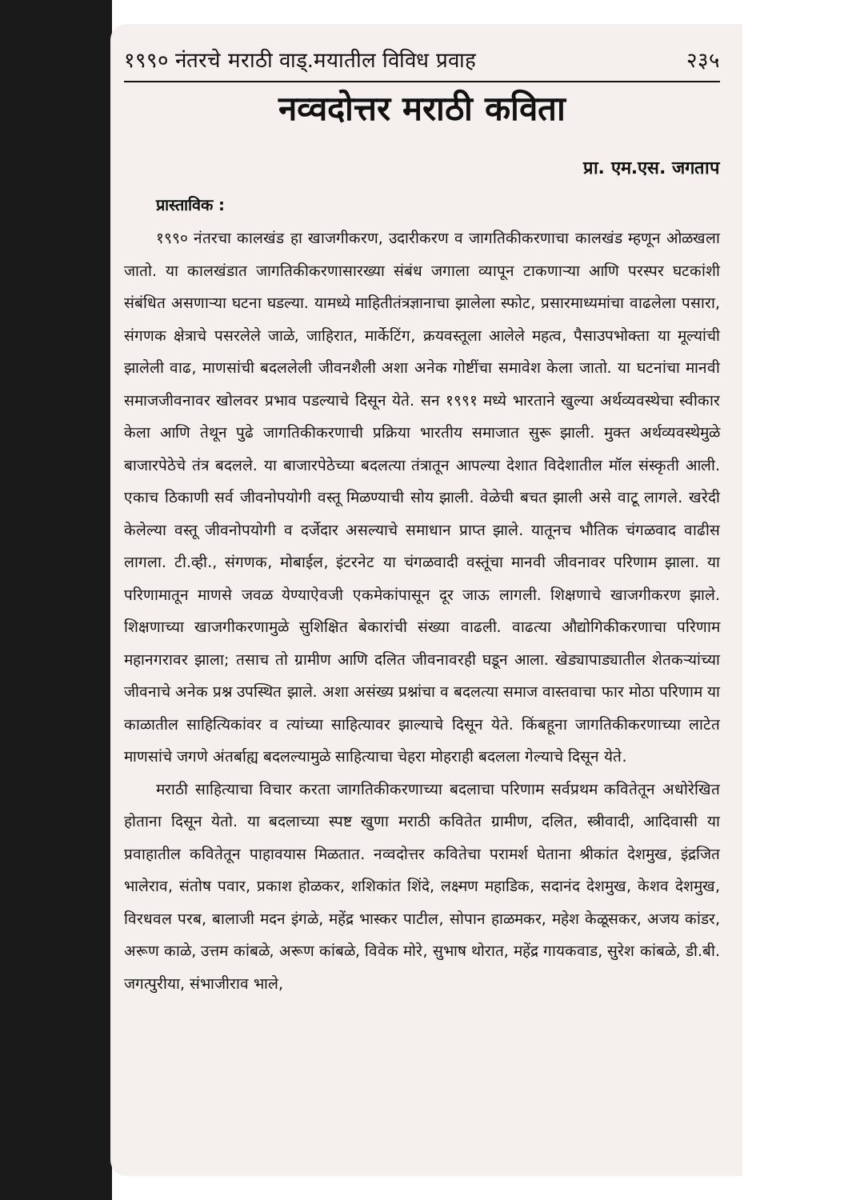१९९० नंतरचे मराठी वाड्.मयातील विविध प्रवाह २३५
नव्वदोत्तर मराठी कविता
प्रा. एम.एस. जगताप
प्रास्ताविक :
१९९० नंतरचा कालखंड हा खाजगीकरण, उदारीकरण व जागतिकीकरणाचा कालखंड म्हणून ओळखला जातो. या कालखंडात जागतिकीकरणासारख्या संबंध जगाला व्यापून टाकणाऱ्या आणि परस्पर घटकांशी संबंधित असणाऱ्या घटना घडल्या. यामध्ये माहितीतंत्रज्ञानाचा झालेला स्फोट, प्रसारमाध्यमांचा वाढलेला पसारा, संगणक क्षेत्राचे पसरलेले जाळे, जाहिरात, मार्केटिंग, क्रयवस्तूला आलेले महत्व, पैसाउपभोक्ता या मूल्यांची झालेली वाढ, माणसांची बदललेली जीवनशैली अशा अनेक गोष्टींचा समावेश केला जातो. या घटनांचा मानवी समाजजीवनावर खोलवर प्रभाव पडल्याचे दिसून येते. सन १९९१ मध्ये भारताने खुल्या अर्थव्यवस्थेचा स्वीकार केला आणि तेथून पुढे जागतिकीकरणाची प्रक्रिया भारतीय समाजात सुरू झाली. मुक्त अर्थव्यवस्थेमुळे बाजारपेठेचे तंत्र बदलले. या बाजारपेठेच्या बदलत्या तंत्रातून आपल्या देशात विदेशातील मॉल संस्कृती आली. एकाच ठिकाणी सर्व जीवनोपयोगी वस्तू मिळण्याची सोय झाली. वेळेची बचत झाली असे वाटू लागले. खरेदी केलेल्या वस्तू जीवनोपयोगी व दर्जेदार असल्याचे समाधान प्राप्त झाले. यातूनच भौतिक चंगळवाद वाढीस लागला. टी.व्ही., संगणक, मोबाईल, इंटरनेट या चंगळवादी वस्तूंचा मानवी जीवनावर परिणाम झाला. या परिणामातून माणसे जवळ येण्याऐवजी एकमेकांपासून दूर जाऊ लागली. शिक्षणाचे खाजगीकरण झाले. शिक्षणाच्या खाजगीकरणामुळे सुशिक्षित बेकारांची संख्या वाढली. वाढत्या औद्योगिकीकरणाचा परिणाम महानगरावर झाला; तसाच तो ग्रामीण आणि दलित जीवनावरही घडून आला. खेड्यापाड्यातील शेतकऱ्यांच्या जीवनाचे अनेक प्रश्न उपस्थित झाले. अशा असंख्य प्रश्नांचा व बदलत्या समाज वास्तवाचा फार मोठा परिणाम या काळातील साहित्यिकांवर व त्यांच्या साहित्यावर झाल्याचे दिसून येते. किंबहूना जागतिकीकरणाच्या लाटेत माणसांचे जगणे अंतर्बाह्य बदलल्यामुळे साहित्याचा चेहरा मोहराही बदलला गेल्याचे दिसून येते.
मराठी साहित्याचा विचार करता जागतिकीकरणाच्या बदलाचा परिणाम सर्वप्रथम कवितेतून अधोरेखित होताना दिसून येतो. या बदलाच्या स्पष्ट खुणा मराठी कवितेत ग्रामीण, दलित, स्त्रीवादी, आदिवासी या प्रवाहातील कवितेतून पाहावयास मिळतात. नव्वदोत्तर कवितेचा परामर्श घेताना श्रीकांत देशमुख, इंद्रजित भालेराव, संतोष पवार, प्रकाश होळकर, शशिकांत शिंदे, लक्ष्मण महाडिक, सदानंद देशमुख, केशव देशमुख, विरधवल परब, बालाजी मदन इंगळे, महेंद्र भास्कर पाटील, सोपान हाळमकर, महेश केळूसकर, अजय कांडर, अरूण काळे, उत्तम कांबळे, अरूण कांबळे, विवेक मोरे, सुभाष थोरात, महेंद्र गायकवाड, सुरेश कांबळे, डी.बी. जगत्पुरीया, संभाजीराव भाले,